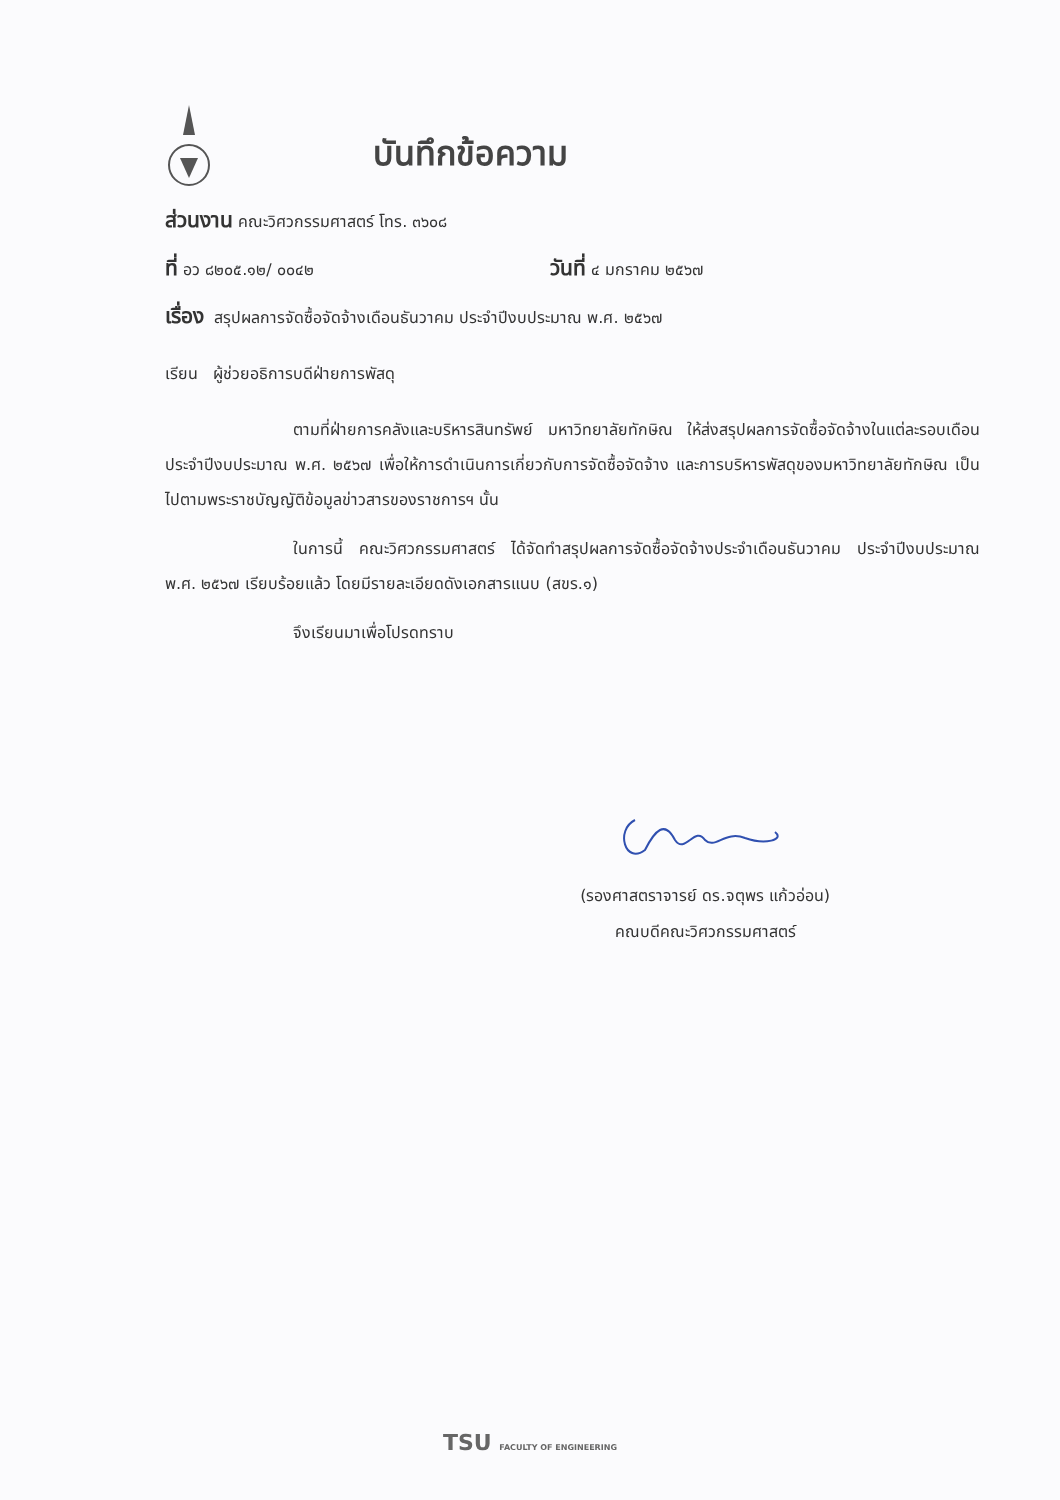บันทึกข้อความ
ส่วนงาน คณะวิศวกรรมศาสตร์ โทร. ๓๖๐๘
ที่ อว ๘๒๐๕.๑๒/ ๐๐๔๒ วันที่ ๔ มกราคม ๒๕๖๗
เรื่อง สรุปผลการจัดซื้อจัดจ้างเดือนธันวาคม ประจำปีงบประมาณ พ.ศ. ๒๕๖๗
เรียน ผู้ช่วยอธิการบดีฝ่ายการพัสดุ
ตามที่ฝ่ายการคลังและบริหารสินทรัพย์ มหาวิทยาลัยทักษิณ ให้ส่งสรุปผลการจัดซื้อจัดจ้างในแต่ละรอบเดือนประจำปีงบประมาณ พ.ศ. ๒๕๖๗ เพื่อให้การดำเนินการเกี่ยวกับการจัดซื้อจัดจ้าง และการบริหารพัสดุของมหาวิทยาลัยทักษิณ เป็นไปตามพระราชบัญญัติข้อมูลข่าวสารของราชการฯ นั้น
ในการนี้ คณะวิศวกรรมศาสตร์ ได้จัดทำสรุปผลการจัดซื้อจัดจ้างประจำเดือนธันวาคม ประจำปีงบประมาณ พ.ศ. ๒๕๖๗ เรียบร้อยแล้ว โดยมีรายละเอียดดังเอกสารแนบ (สขร.๑)
จึงเรียนมาเพื่อโปรดทราบ
(รองศาสตราจารย์ ดร.จตุพร แก้วอ่อน)
คณบดีคณะวิศวกรรมศาสตร์
TSU FACULTY OF ENGINEERING